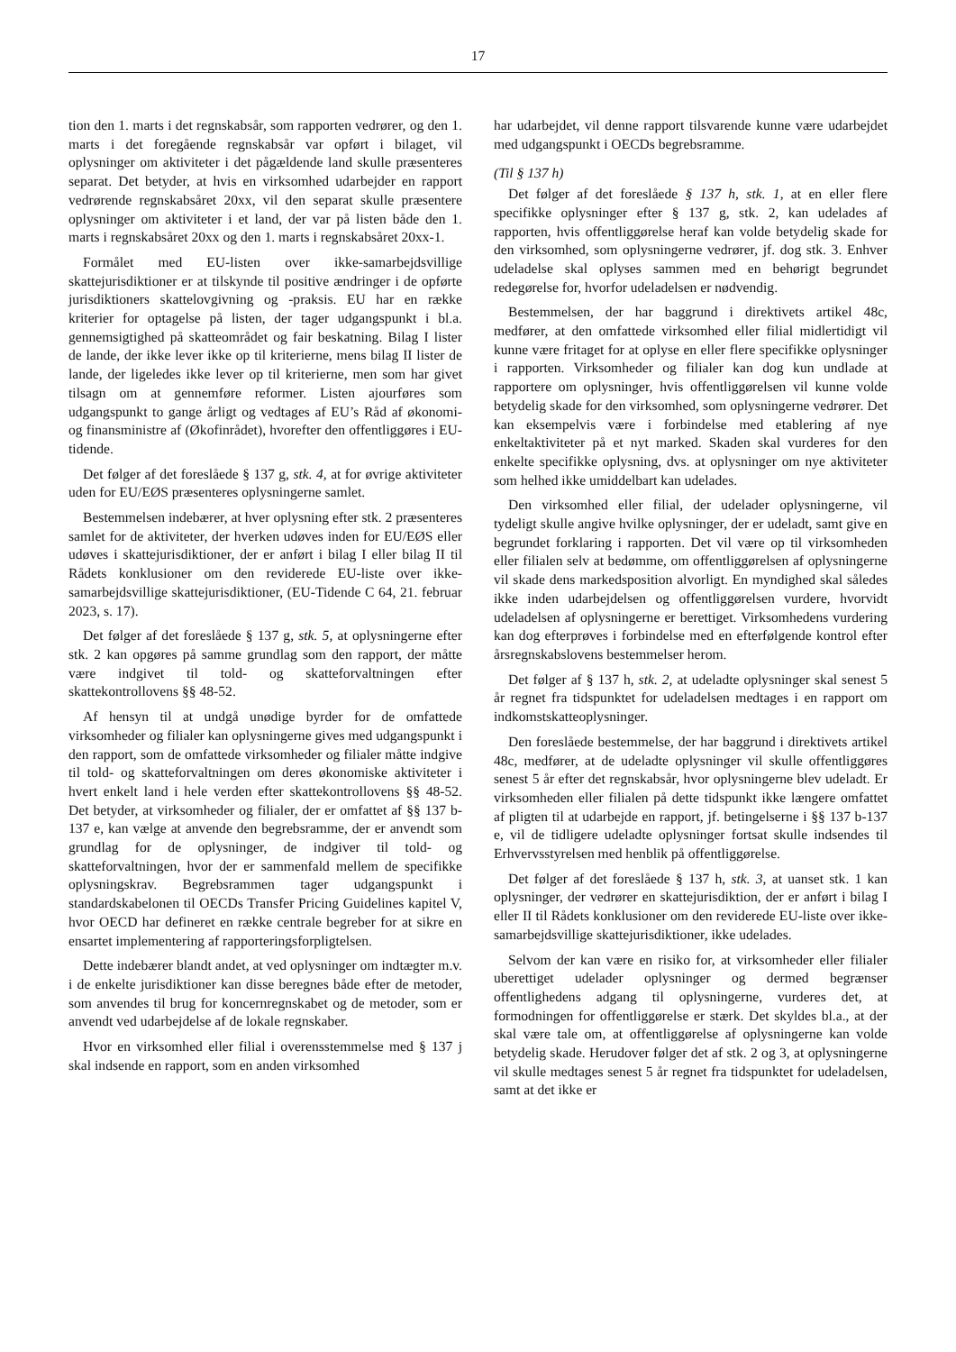17
tion den 1. marts i det regnskabsår, som rapporten vedrører, og den 1. marts i det foregående regnskabsår var opført i bilaget, vil oplysninger om aktiviteter i det pågældende land skulle præsenteres separat. Det betyder, at hvis en virksomhed udarbejder en rapport vedrørende regnskabsåret 20xx, vil den separat skulle præsentere oplysninger om aktiviteter i et land, der var på listen både den 1. marts i regnskabsåret 20xx og den 1. marts i regnskabsåret 20xx-1.
Formålet med EU-listen over ikke-samarbejdsvillige skattejurisdiktioner er at tilskynde til positive ændringer i de opførte jurisdiktioners skattelovgivning og -praksis. EU har en række kriterier for optagelse på listen, der tager udgangspunkt i bl.a. gennemsigtighed på skatteområdet og fair beskatning. Bilag I lister de lande, der ikke lever ikke op til kriterierne, mens bilag II lister de lande, der ligeledes ikke lever op til kriterierne, men som har givet tilsagn om at gennemføre reformer. Listen ajourføres som udgangspunkt to gange årligt og vedtages af EU’s Råd af økonomi- og finansministre af (Økofinrådet), hvorefter den offentliggøres i EU-tidende.
Det følger af det foreslåede § 137 g, stk. 4, at for øvrige aktiviteter uden for EU/EØS præsenteres oplysningerne samlet.
Bestemmelsen indebærer, at hver oplysning efter stk. 2 præsenteres samlet for de aktiviteter, der hverken udøves inden for EU/EØS eller udøves i skattejurisdiktioner, der er anført i bilag I eller bilag II til Rådets konklusioner om den reviderede EU-liste over ikke-samarbejdsvillige skattejurisdiktioner, (EU-Tidende C 64, 21. februar 2023, s. 17).
Det følger af det foreslåede § 137 g, stk. 5, at oplysningerne efter stk. 2 kan opgøres på samme grundlag som den rapport, der måtte være indgivet til told- og skatteforvaltningen efter skattekontrollovens §§ 48-52.
Af hensyn til at undgå unødige byrder for de omfattede virksomheder og filialer kan oplysningerne gives med udgangspunkt i den rapport, som de omfattede virksomheder og filialer måtte indgive til told- og skatteforvaltningen om deres økonomiske aktiviteter i hvert enkelt land i hele verden efter skattekontrollovens §§ 48-52. Det betyder, at virksomheder og filialer, der er omfattet af §§ 137 b-137 e, kan vælge at anvende den begrebsramme, der er anvendt som grundlag for de oplysninger, de indgiver til told- og skatteforvaltningen, hvor der er sammenfald mellem de specifikke oplysningskrav. Begrebsrammen tager udgangspunkt i standardskabelonen til OECDs Transfer Pricing Guidelines kapitel V, hvor OECD har defineret en række centrale begreber for at sikre en ensartet implementering af rapporteringsforpligtelsen.
Dette indebærer blandt andet, at ved oplysninger om indtægter m.v. i de enkelte jurisdiktioner kan disse beregnes både efter de metoder, som anvendes til brug for koncernregnskabet og de metoder, som er anvendt ved udarbejdelse af de lokale regnskaber.
Hvor en virksomhed eller filial i overensstemmelse med § 137 j skal indsende en rapport, som en anden virksomhed
har udarbejdet, vil denne rapport tilsvarende kunne være udarbejdet med udgangspunkt i OECDs begrebsramme.
(Til § 137 h)
Det følger af det foreslåede § 137 h, stk. 1, at en eller flere specifikke oplysninger efter § 137 g, stk. 2, kan udelades af rapporten, hvis offentliggørelse heraf kan volde betydelig skade for den virksomhed, som oplysningerne vedrører, jf. dog stk. 3. Enhver udeladelse skal oplyses sammen med en behørigt begrundet redegørelse for, hvorfor udeladelsen er nødvendig.
Bestemmelsen, der har baggrund i direktivets artikel 48c, medfører, at den omfattede virksomhed eller filial midlertidigt vil kunne være fritaget for at oplyse en eller flere specifikke oplysninger i rapporten. Virksomheder og filialer kan dog kun undlade at rapportere om oplysninger, hvis offentliggørelsen vil kunne volde betydelig skade for den virksomhed, som oplysningerne vedrører. Det kan eksempelvis være i forbindelse med etablering af nye enkeltaktiviteter på et nyt marked. Skaden skal vurderes for den enkelte specifikke oplysning, dvs. at oplysninger om nye aktiviteter som helhed ikke umiddelbart kan udelades.
Den virksomhed eller filial, der udelader oplysningerne, vil tydeligt skulle angive hvilke oplysninger, der er udeladt, samt give en begrundet forklaring i rapporten. Det vil være op til virksomheden eller filialen selv at bedømme, om offentliggørelsen af oplysningerne vil skade dens markedsposition alvorligt. En myndighed skal således ikke inden udarbejdelsen og offentliggørelsen vurdere, hvorvidt udeladelsen af oplysningerne er berettiget. Virksomhedens vurdering kan dog efterprøves i forbindelse med en efterfølgende kontrol efter årsregnskabslovens bestemmelser herom.
Det følger af § 137 h, stk. 2, at udeladte oplysninger skal senest 5 år regnet fra tidspunktet for udeladelsen medtages i en rapport om indkomstskatteoplysninger.
Den foreslåede bestemmelse, der har baggrund i direktivets artikel 48c, medfører, at de udeladte oplysninger vil skulle offentliggøres senest 5 år efter det regnskabsår, hvor oplysningerne blev udeladt. Er virksomheden eller filialen på dette tidspunkt ikke længere omfattet af pligten til at udarbejde en rapport, jf. betingelserne i §§ 137 b-137 e, vil de tidligere udeladte oplysninger fortsat skulle indsendes til Erhvervsstyrelsen med henblik på offentliggørelse.
Det følger af det foreslåede § 137 h, stk. 3, at uanset stk. 1 kan oplysninger, der vedrører en skattejurisdiktion, der er anført i bilag I eller II til Rådets konklusioner om den reviderede EU-liste over ikke-samarbejdsvillige skattejurisdiktioner, ikke udelades.
Selvom der kan være en risiko for, at virksomheder eller filialer uberettiget udelader oplysninger og dermed begrænser offentlighedens adgang til oplysningerne, vurderes det, at formodningen for offentliggørelse er stærk. Det skyldes bl.a., at der skal være tale om, at offentliggørelse af oplysningerne kan volde betydelig skade. Herudover følger det af stk. 2 og 3, at oplysningerne vil skulle medtages senest 5 år regnet fra tidspunktet for udeladelsen, samt at det ikke er